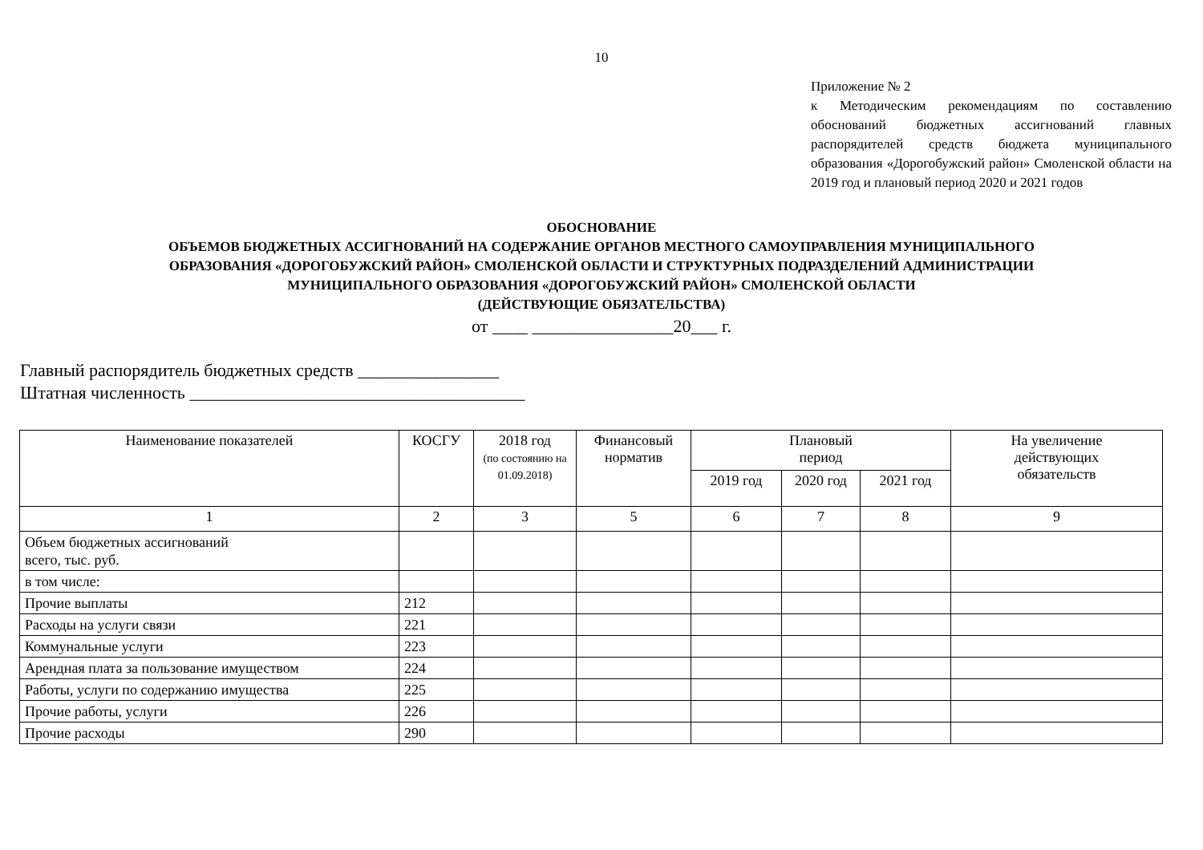10
Приложение № 2
к Методическим рекомендациям по составлению обоснований бюджетных ассигнований главных распорядителей средств бюджета муниципального образования «Дорогобужский район» Смоленской области на 2019 год и плановый период 2020 и 2021 годов
ОБОСНОВАНИЕ
ОБЪЕМОВ БЮДЖЕТНЫХ АССИГНОВАНИЙ НА СОДЕРЖАНИЕ ОРГАНОВ МЕСТНОГО САМОУПРАВЛЕНИЯ МУНИЦИПАЛЬНОГО
ОБРАЗОВАНИЯ «ДОРОГОБУЖСКИЙ РАЙОН» СМОЛЕНСКОЙ ОБЛАСТИ И СТРУКТУРНЫХ ПОДРАЗДЕЛЕНИЙ АДМИНИСТРАЦИИ
МУНИЦИПАЛЬНОГО ОБРАЗОВАНИЯ «ДОРОГОБУЖСКИЙ РАЙОН» СМОЛЕНСКОЙ ОБЛАСТИ
(ДЕЙСТВУЮЩИЕ ОБЯЗАТЕЛЬСТВА)
от ____ ________________20___ г.
Главный распорядитель бюджетных средств ________________
Штатная численность ______________________________________
| Наименование показателей | КОСГУ | 2018 год (по состоянию на 01.09.2018) | Финансовый норматив | Плановый период | | | На увеличение действующих обязательств |
| --- | --- | --- | --- | --- | --- | --- | --- |
| | | | | 2019 год | 2020 год | 2021 год | |
| 1 | 2 | 3 | 5 | 6 | 7 | 8 | 9 |
| Объем бюджетных ассигнований всего, тыс. руб. | | | | | | | |
| в том числе: | | | | | | | |
| Прочие выплаты | 212 | | | | | | |
| Расходы на услуги связи | 221 | | | | | | |
| Коммунальные услуги | 223 | | | | | | |
| Арендная плата за пользование имуществом | 224 | | | | | | |
| Работы, услуги по содержанию имущества | 225 | | | | | | |
| Прочие работы, услуги | 226 | | | | | | |
| Прочие расходы | 290 | | | | | | |